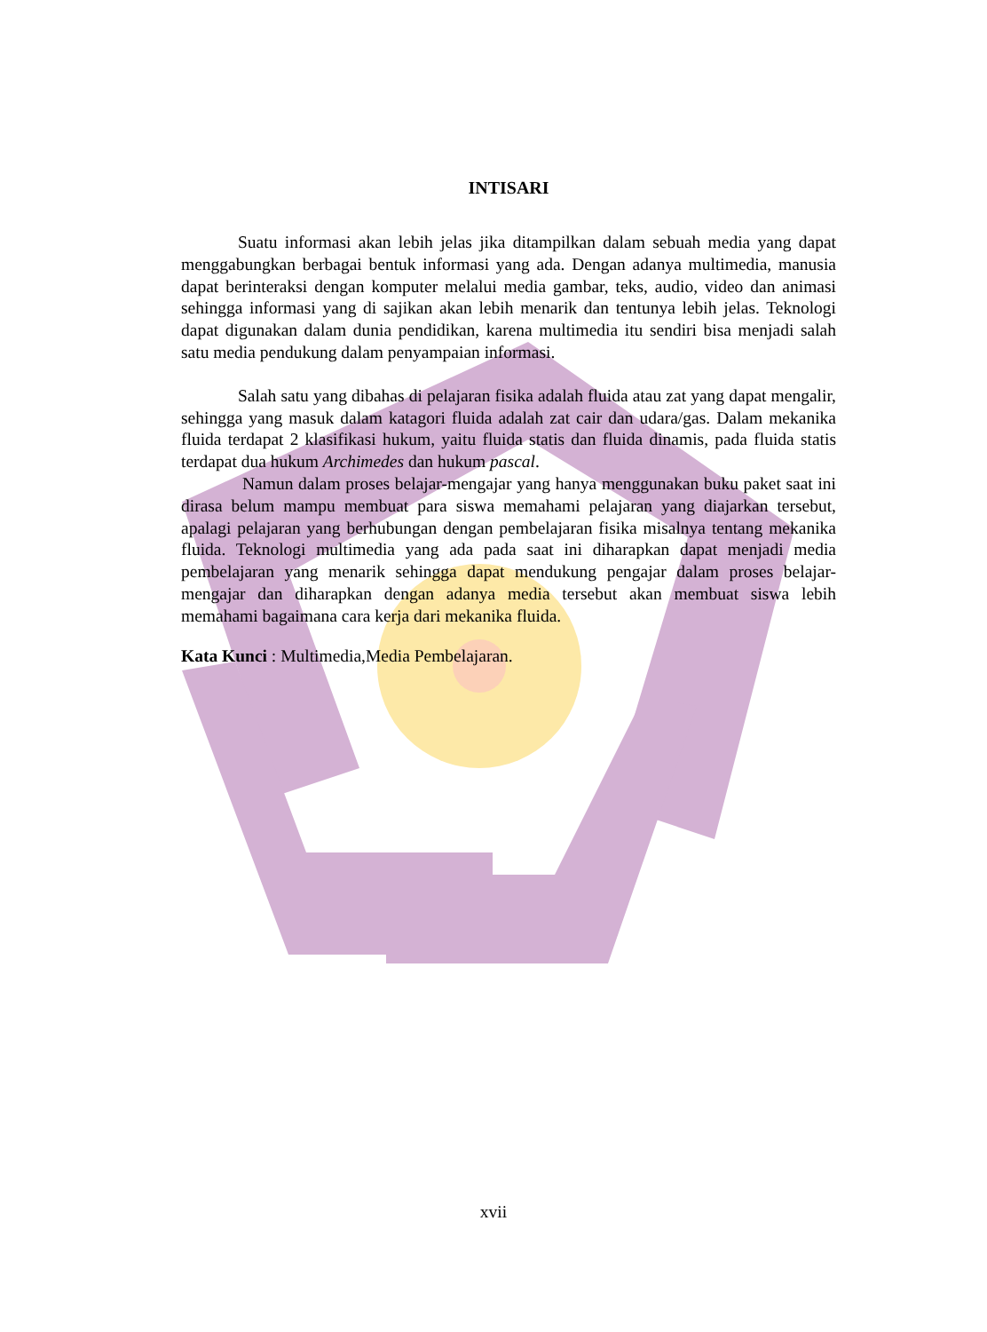INTISARI
Suatu informasi akan lebih jelas jika ditampilkan dalam sebuah media yang dapat menggabungkan berbagai bentuk informasi yang ada. Dengan adanya multimedia, manusia dapat berinteraksi dengan komputer melalui media gambar, teks, audio, video dan animasi sehingga informasi yang di sajikan akan lebih menarik dan tentunya lebih jelas. Teknologi dapat digunakan dalam dunia pendidikan, karena multimedia itu sendiri bisa menjadi salah satu media pendukung dalam penyampaian informasi.
Salah satu yang dibahas di pelajaran fisika adalah fluida atau zat yang dapat mengalir, sehingga yang masuk dalam katagori fluida adalah zat cair dan udara/gas. Dalam mekanika fluida terdapat 2 klasifikasi hukum, yaitu fluida statis dan fluida dinamis, pada fluida statis terdapat dua hukum Archimedes dan hukum pascal.
Namun dalam proses belajar-mengajar yang hanya menggunakan buku paket saat ini dirasa belum mampu membuat para siswa memahami pelajaran yang diajarkan tersebut, apalagi pelajaran yang berhubungan dengan pembelajaran fisika misalnya tentang mekanika fluida. Teknologi multimedia yang ada pada saat ini diharapkan dapat menjadi media pembelajaran yang menarik sehingga dapat mendukung pengajar dalam proses belajar-mengajar dan diharapkan dengan adanya media tersebut akan membuat siswa lebih memahami bagaimana cara kerja dari mekanika fluida.
Kata Kunci : Multimedia,Media Pembelajaran.
xvii